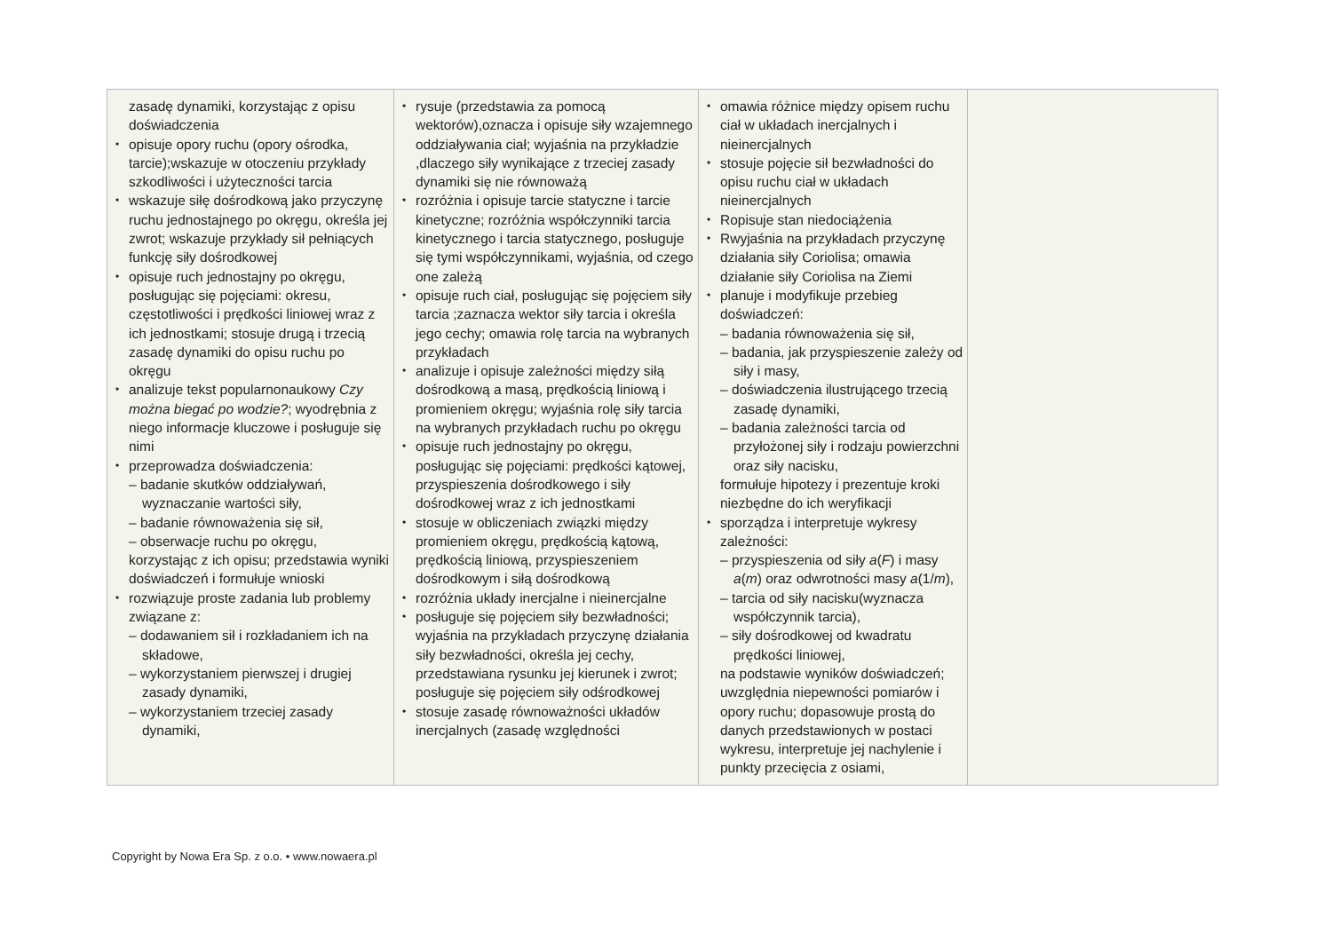| zasadę dynamiki, korzystając z opisu doświadczenia opisuje opory ruchu (opory ośrodka, tarcie);wskazuje w otoczeniu przykłady szkodliwości i użyteczności tarcia wskazuje siłę dośrodkową jako przyczynę ruchu jednostajnego po okręgu, określa jej zwrot; wskazuje przykłady sił pełniących funkcję siły dośrodkowej opisuje ruch jednostajny po okręgu, posługując się pojęciami: okresu, częstotliwości i prędkości liniowej wraz z ich jednostkami; stosuje drugą i trzecią zasadę dynamiki do opisu ruchu po okręgu analizuje tekst popularnonaukowy Czy można biegać po wodzie? ; wyodrębnia z niego informacje kluczowe i posługuje się nimi przeprowadza doświadczenia: – badanie skutków oddziaływań, wyznaczanie wartości siły, – badanie równoważenia się sił, – obserwacje ruchu po okręgu, korzystając z ich opisu; przedstawia wyniki doświadczeń i formułuje wnioski rozwiązuje proste zadania lub problemy związane z: – dodawaniem sił i rozkładaniem ich na składowe, – wykorzystaniem pierwszej i drugiej zasady dynamiki, – wykorzystaniem trzeciej zasady dynamiki, | rysuje (przedstawia za pomocą wektorów),oznacza i opisuje siły wzajemnego oddziaływania ciał; wyjaśnia na przykładzie ,dlaczego siły wynikające z trzeciej zasady dynamiki się nie równoważą rozróżnia i opisuje tarcie statyczne i tarcie kinetyczne; rozróżnia współczynniki tarcia kinetycznego i tarcia statycznego, posługuje się tymi współczynnikami, wyjaśnia, od czego one zależą opisuje ruch ciał, posługując się pojęciem siły tarcia ;zaznacza wektor siły tarcia i określa jego cechy; omawia rolę tarcia na wybranych przykładach analizuje i opisuje zależności między siłą dośrodkową a masą, prędkością liniową i promieniem okręgu; wyjaśnia rolę siły tarcia na wybranych przykładach ruchu po okręgu opisuje ruch jednostajny po okręgu, posługując się pojęciami: prędkości kątowej, przyspieszenia dośrodkowego i siły dośrodkowej wraz z ich jednostkami stosuje w obliczeniach związki między promieniem okręgu, prędkością kątową, prędkością liniową, przyspieszeniem dośrodkowym i siłą dośrodkową rozróżnia układy inercjalne i nieinercjalne posługuje się pojęciem siły bezwładności; wyjaśnia na przykładach przyczynę działania siły bezwładności, określa jej cechy, przedstawiana rysunku jej kierunek i zwrot; posługuje się pojęciem siły odśrodkowej stosuje zasadę równoważności układów inercjalnych (zasadę względności | omawia różnice między opisem ruchu ciał w układach inercjalnych i nieinercjalnych stosuje pojęcie sił bezwładności do opisu ruchu ciał w układach nieinercjalnych Ropisuje stan niedociążenia Rwyjaśnia na przykładach przyczynę działania siły Coriolisa; omawia działanie siły Coriolisa na Ziemi planuje i modyfikuje przebieg doświadczeń: – badania równoważenia się sił, – badania, jak przyspieszenie zależy od siły i masy, – doświadczenia ilustrującego trzecią zasadę dynamiki, – badania zależności tarcia od przyłożonej siły i rodzaju powierzchni oraz siły nacisku, formułuje hipotezy i prezentuje kroki niezbędne do ich weryfikacji sporządza i interpretuje wykresy zależności: – przyspieszenia od siły a ( F ) i masy a ( m ) oraz odwrotności masy a (1/ m ), – tarcia od siły nacisku(wyznacza współczynnik tarcia), – siły dośrodkowej od kwadratu prędkości liniowej, na podstawie wyników doświadczeń; uwzględnia niepewności pomiarów i opory ruchu; dopasowuje prostą do danych przedstawionych w postaci wykresu, interpretuje jej nachylenie i punkty przecięcia z osiami, | |
Copyright by Nowa Era Sp. z o.o. • www.nowaera.pl